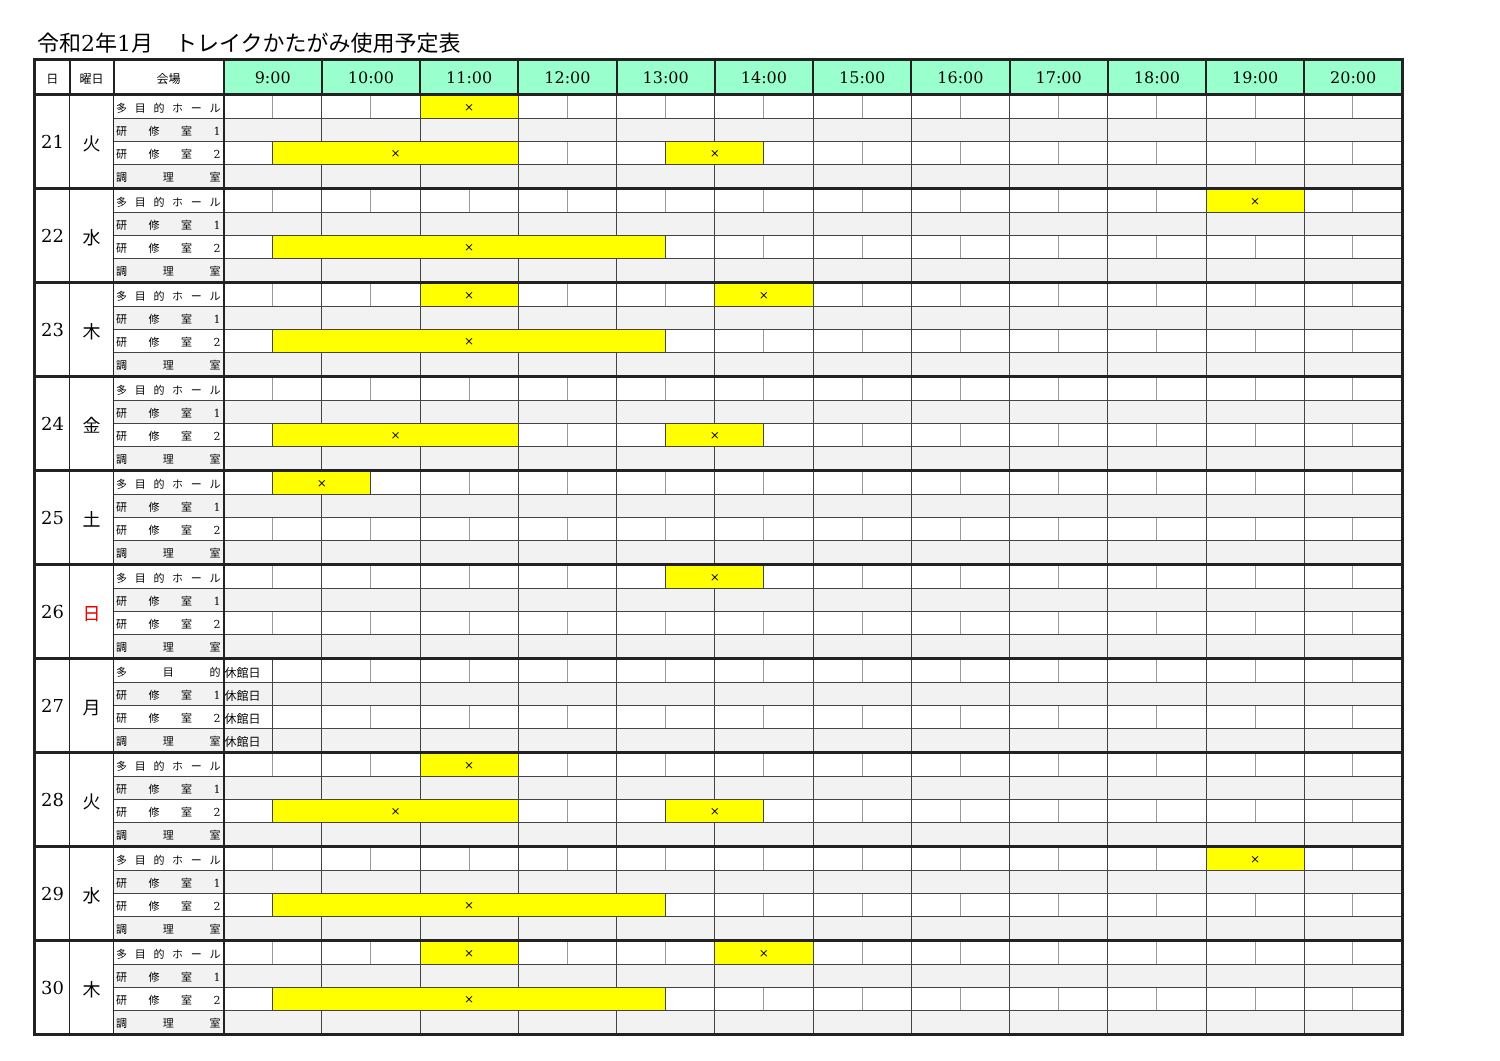令和2年1月　トレイクかたがみ使用予定表
| 日 | 曜日 | 会場 | 9:00 | | 10:00 | | 11:00 | 12:00 | 13:00 | | 14:00 | | 15:00 | 16:00 | 17:00 | 18:00 | 19:00 | 20:00 |
| --- | --- | --- | --- | --- | --- | --- | --- | --- | --- | --- | --- | --- | --- | --- | --- | --- | --- | --- |
| 21 | 火 | 多 目 的 ホ ー ル | | | | | × | | | | | | | | | | | |
| | | 研 修 室 1 | | | | | | | | | | | | | | | | |
| | | 研 修 室 2 | | × | | | | | | × | | | | | | | | |
| | | 調 理 室 | | | | | | | | | | | | | | | | |
| 22 | 水 | 多 目 的 ホ ー ル | | | | | | | | | | | | | | | × | |
| | | 研 修 室 1 | | | | | | | | | | | | | | | | |
| | | 研 修 室 2 | | × | | | | | | | | | | | | | | |
| | | 調 理 室 | | | | | | | | | | | | | | | | |
| 23 | 木 | 多 目 的 ホ ー ル | | | | | × | | | | × | | | | | | | |
| | | 研 修 室 1 | | | | | | | | | | | | | | | | |
| | | 研 修 室 2 | | × | | | | | | | | | | | | | | |
| | | 調 理 室 | | | | | | | | | | | | | | | | |
| 24 | 金 | 多 目 的 ホ ー ル | | | | | | | | | | | | | | | | |
| | | 研 修 室 1 | | | | | | | | | | | | | | | | |
| | | 研 修 室 2 | | × | | | | | | × | | | | | | | | |
| | | 調 理 室 | | | | | | | | | | | | | | | | |
| 25 | 土 | 多 目 的 ホ ー ル | | × | | | | | | | | | | | | | | |
| | | 研 修 室 1 | | | | | | | | | | | | | | | | |
| | | 研 修 室 2 | | | | | | | | | | | | | | | | |
| | | 調 理 室 | | | | | | | | | | | | | | | | |
| 26 | 日 | 多 目 的 ホ ー ル | | | | | | | | × | | | | | | | | |
| | | 研 修 室 1 | | | | | | | | | | | | | | | | |
| | | 研 修 室 2 | | | | | | | | | | | | | | | | |
| | | 調 理 室 | | | | | | | | | | | | | | | | |
| 27 | 月 | 多 目 的 | 休館日 | | | | | | | | | | | | | | | |
| | | 研 修 室 1 | 休館日 | | | | | | | | | | | | | | | |
| | | 研 修 室 2 | 休館日 | | | | | | | | | | | | | | | |
| | | 調 理 室 | 休館日 | | | | | | | | | | | | | | | |
| 28 | 火 | 多 目 的 ホ ー ル | | | | | × | | | | | | | | | | | |
| | | 研 修 室 1 | | | | | | | | | | | | | | | | |
| | | 研 修 室 2 | | × | | | | | | × | | | | | | | | |
| | | 調 理 室 | | | | | | | | | | | | | | | | |
| 29 | 水 | 多 目 的 ホ ー ル | | | | | | | | | | | | | | | × | |
| | | 研 修 室 1 | | | | | | | | | | | | | | | | |
| | | 研 修 室 2 | | × | | | | | | | | | | | | | | |
| | | 調 理 室 | | | | | | | | | | | | | | | | |
| 30 | 木 | 多 目 的 ホ ー ル | | | | | × | | | | × | | | | | | | |
| | | 研 修 室 1 | | | | | | | | | | | | | | | | |
| | | 研 修 室 2 | | × | | | | | | | | | | | | | | |
| | | 調 理 室 | | | | | | | | | | | | | | | | |